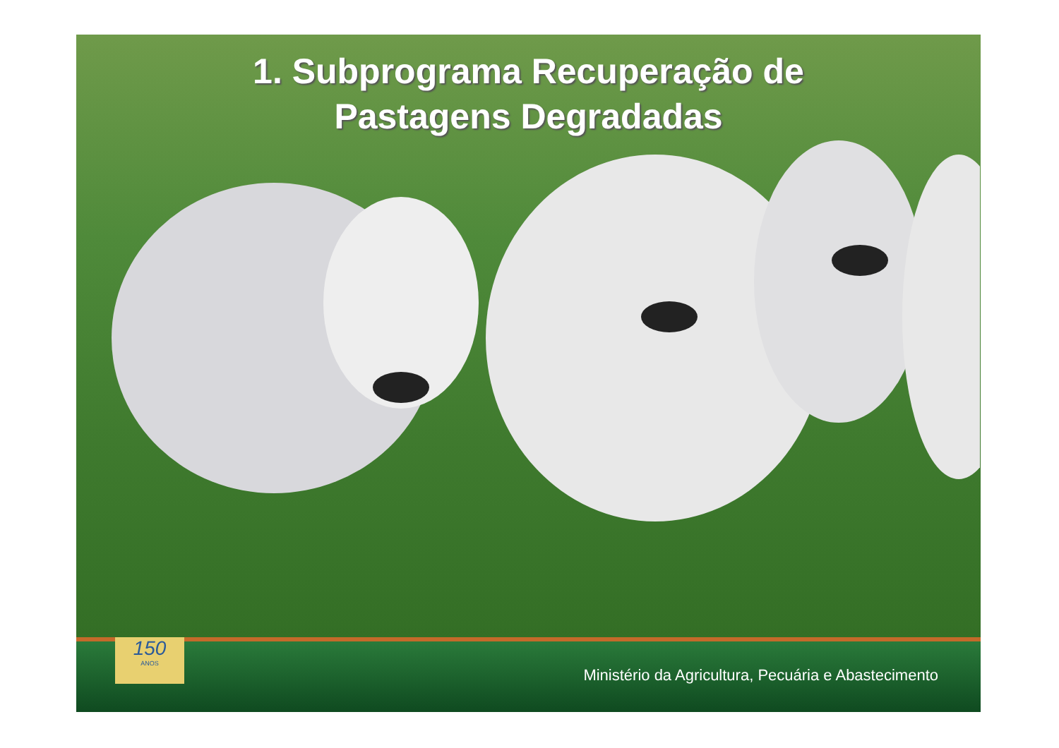1. Subprograma Recuperação de
Pastagens Degradadas
150
ANOS
Ministério da Agricultura, Pecuária e Abastecimento